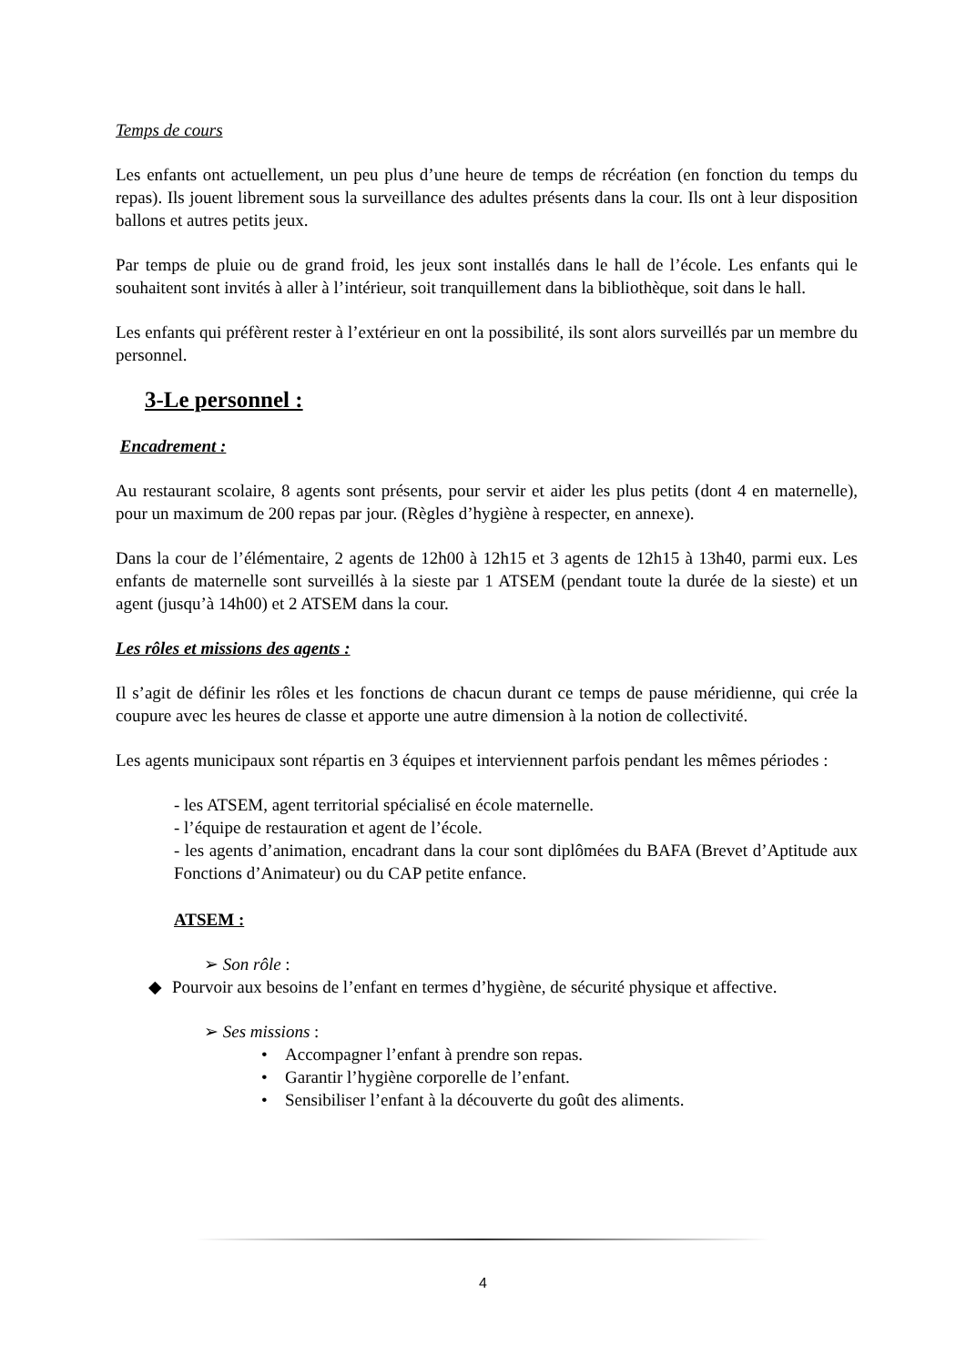Temps de cours
Les enfants ont actuellement, un peu plus d’une heure de temps de récréation (en fonction du temps du repas). Ils jouent librement sous la surveillance des adultes présents dans la cour. Ils ont à leur disposition ballons et autres petits jeux.
Par temps de pluie ou de grand froid, les jeux sont installés dans le hall de l’école. Les enfants qui le souhaitent sont invités à aller à l’intérieur, soit tranquillement dans la bibliothèque, soit dans le hall.
Les enfants qui préfèrent rester à l’extérieur en ont la possibilité, ils sont alors surveillés par un membre du personnel.
3-Le personnel :
Encadrement :
Au restaurant scolaire, 8 agents sont présents, pour servir et aider les plus petits (dont 4 en maternelle), pour un maximum de 200 repas par jour. (Règles d’hygiène à respecter, en annexe).
Dans la cour de l’élémentaire, 2 agents de 12h00 à 12h15 et 3 agents de 12h15 à 13h40, parmi eux. Les enfants de maternelle sont surveillés à la sieste par 1 ATSEM (pendant toute la durée de la sieste) et un agent (jusqu’à 14h00) et 2 ATSEM dans la cour.
Les rôles et missions des agents :
Il s’agit de définir les rôles et les fonctions de chacun durant ce temps de pause méridienne, qui crée la coupure avec les heures de classe et apporte une autre dimension à la notion de collectivité.
Les agents municipaux sont répartis en 3 équipes et interviennent parfois pendant les mêmes périodes :
- les ATSEM, agent territorial spécialisé en école maternelle.
- l’équipe de restauration et agent de l’école.
- les agents d’animation, encadrant dans la cour sont diplômées du BAFA (Brevet d’Aptitude aux Fonctions d’Animateur) ou du CAP petite enfance.
ATSEM :
➢ Son rôle :
◆ Pourvoir aux besoins de l’enfant en termes d’hygiène, de sécurité physique et affective.
➢ Ses missions :
• Accompagner l’enfant à prendre son repas.
• Garantir l’hygiène corporelle de l’enfant.
• Sensibiliser l’enfant à la découverte du goût des aliments.
4